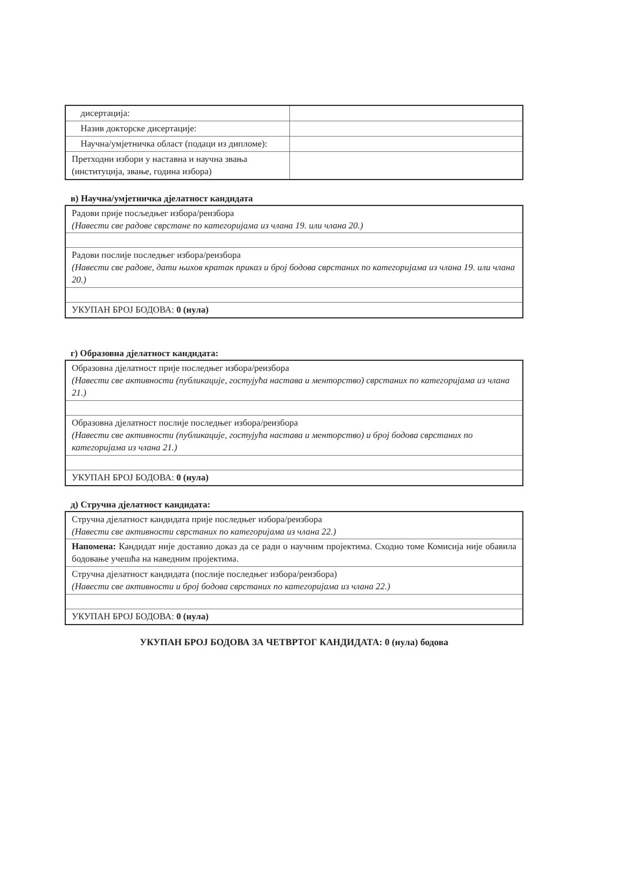| дисертација: | |
| Назив докторске дисертације: | |
| Научна/умјетничка област (подаци из дипломе): | |
| Претходни избори у наставна и научна звања (институција, звање, година избора) | |
в) Научна/умјетничка дјелатност кандидата
| Радови прије посљедњег избора/реизбора (Навести све радове сврстане по категоријама из члана 19. или члана 20.) |
| Радови послије последњег избора/реизбора (Навести све радове, дати њихов кратак приказ и број бодова сврстаних по категоријама из члана 19. или члана 20.) |
| УКУПАН БРОЈ БОДОВА: 0 (нула) |
г) Образовна дјелатност кандидата:
| Образовна дјелатност прије последњег избора/реизбора (Навести све активности (публикације, гостујућа настава и менторство) сврстаних по категоријама из члана 21.) |
| Образовна дјелатност послије последњег избора/реизбора (Навести све активности (публикације, гостујућа настава и менторство) и број бодова сврстаних по категоријама из члана 21.) |
| УКУПАН БРОЈ БОДОВА: 0 (нула) |
д) Стручна дјелатност кандидата:
| Стручна дјелатност кандидата прије последњег избора/реизбора (Навести све активности сврстаних по категоријама из члана 22.) |
| Напомена: Кандидат није доставио доказ да се ради о научним пројектима. Сходно томе Комисија није обавила бодовање учешћа на наведним пројектима. |
| Стручна дјелатност кандидата (послије последњег избора/реизбора) (Навести све активности и број бодова сврстаних по категоријама из члана 22.) |
| УКУПАН БРОЈ БОДОВА: 0 (нула) |
УКУПАН БРОЈ БОДОВА ЗА ЧЕТВРТОГ КАНДИДАТА: 0 (нула) бодова